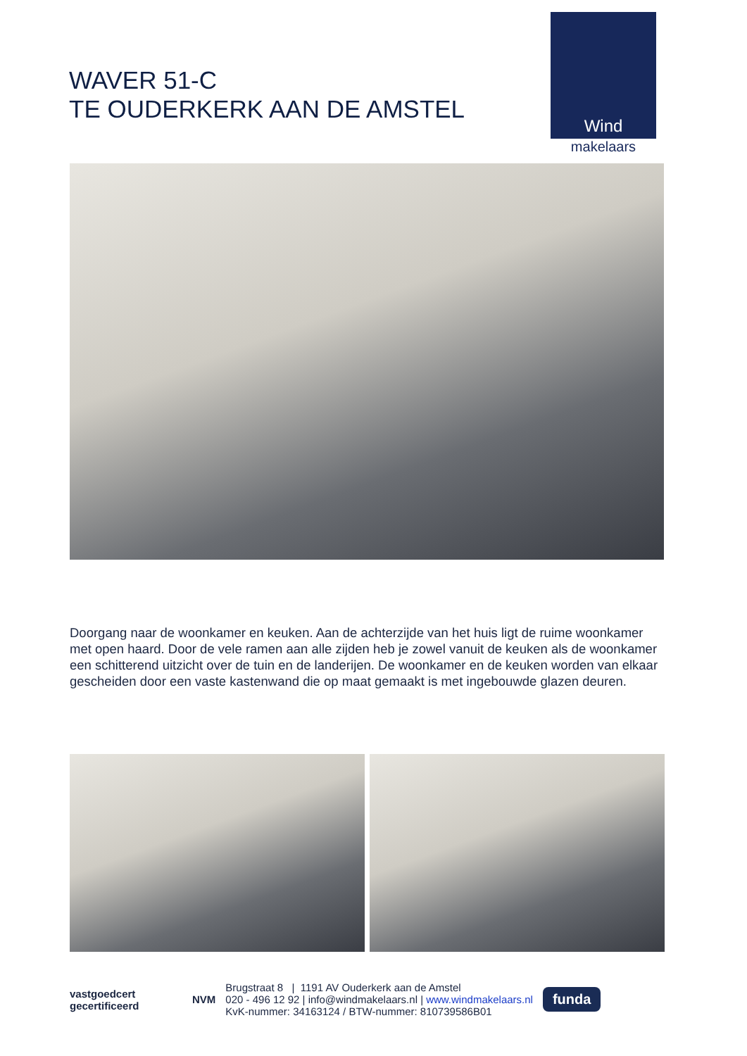WAVER 51-C
TE OUDERKERK AAN DE AMSTEL
Wind
makelaars
Doorgang naar de woonkamer en keuken. Aan de achterzijde van het huis ligt de ruime woonkamer met open haard. Door de vele ramen aan alle zijden heb je zowel vanuit de keuken als de woonkamer een schitterend uitzicht over de tuin en de landerijen. De woonkamer en de keuken worden van elkaar gescheiden door een vaste kastenwand die op maat gemaakt is met ingebouwde glazen deuren.
vastgoedcert
gecertificeerd
NVM
Brugstraat 8 | 1191 AV Ouderkerk aan de Amstel
020 - 496 12 92 | info@windmakelaars.nl | www.windmakelaars.nl
KvK-nummer: 34163124 / BTW-nummer: 810739586B01
funda